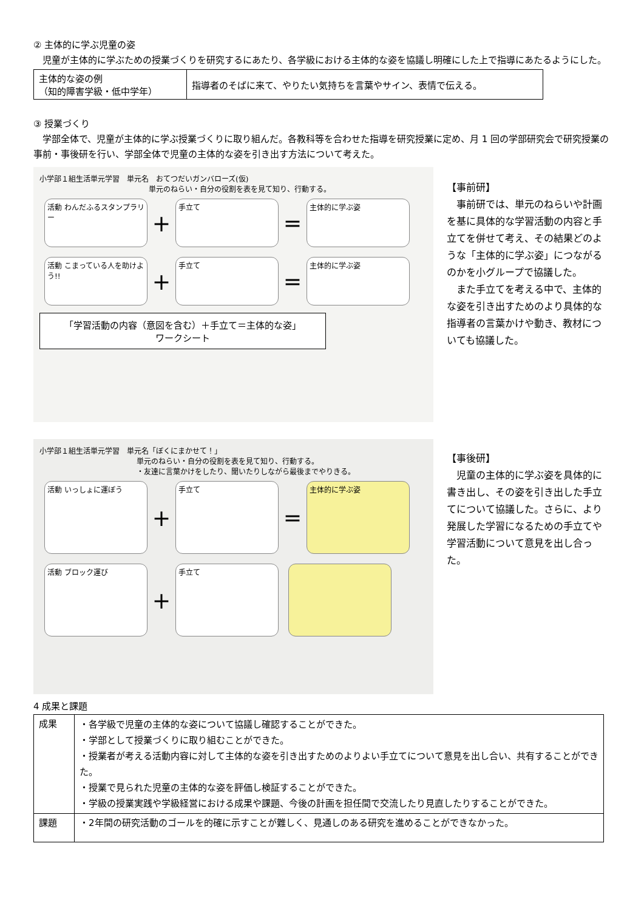② 主体的に学ぶ児童の姿
　児童が主体的に学ぶための授業づくりを研究するにあたり、各学級における主体的な姿を協議し明確にした上で指導にあたるようにした。
| 主体的な姿の例 （知的障害学級・低中学年） | 指導者のそばに来て、やりたい気持ちを言葉やサイン、表情で伝える。 |
③ 授業づくり
　学部全体で、児童が主体的に学ぶ授業づくりに取り組んだ。各教科等を合わせた指導を研究授業に定め、月 1 回の学部研究会で研究授業の事前・事後研を行い、学部全体で児童の主体的な姿を引き出す方法について考えた。
小学部１組生活単元学習　単元名　おてつだいガンバローズ(仮)
単元のねらい・自分の役割を表を見て知り、行動する。
活動 わんだふるスタンプラリー ＋ 手立て ＝ 主体的に学ぶ姿
活動 こまっている人を助けよう!! ＋ 手立て ＝ 主体的に学ぶ姿
「学習活動の内容（意図を含む）＋手立て＝主体的な姿」
ワークシート
【事前研】
　事前研では、単元のねらいや計画を基に具体的な学習活動の内容と手立てを併せて考え、その結果どのような「主体的に学ぶ姿」につながるのかを小グループで協議した。
　また手立てを考える中で、主体的な姿を引き出すためのより具体的な指導者の言葉かけや動き、教材についても協議した。
小学部１組生活単元学習　単元名「ぼくにまかせて！」
単元のねらい・自分の役割を表を見て知り、行動する。
・友達に言葉かけをしたり、聞いたりしながら最後までやりきる。
活動 いっしょに運ぼう ＋ 手立て ＝ 主体的に学ぶ姿
活動 ブロック運び ＋ 手立て
【事後研】
　児童の主体的に学ぶ姿を具体的に書き出し、その姿を引き出した手立てについて協議した。さらに、より発展した学習になるための手立てや学習活動について意見を出し合った。
4 成果と課題
| 成果 | ・各学級で児童の主体的な姿について協議し確認することができた。 ・学部として授業づくりに取り組むことができた。 ・授業者が考える活動内容に対して主体的な姿を引き出すためのよりよい手立てについて意見を出し合い、共有することができた。 ・授業で見られた児童の主体的な姿を評価し検証することができた。 ・学級の授業実践や学級経営における成果や課題、今後の計画を担任間で交流したり見直したりすることができた。 |
| 課題 | ・2年間の研究活動のゴールを的確に示すことが難しく、見通しのある研究を進めることができなかった。 |